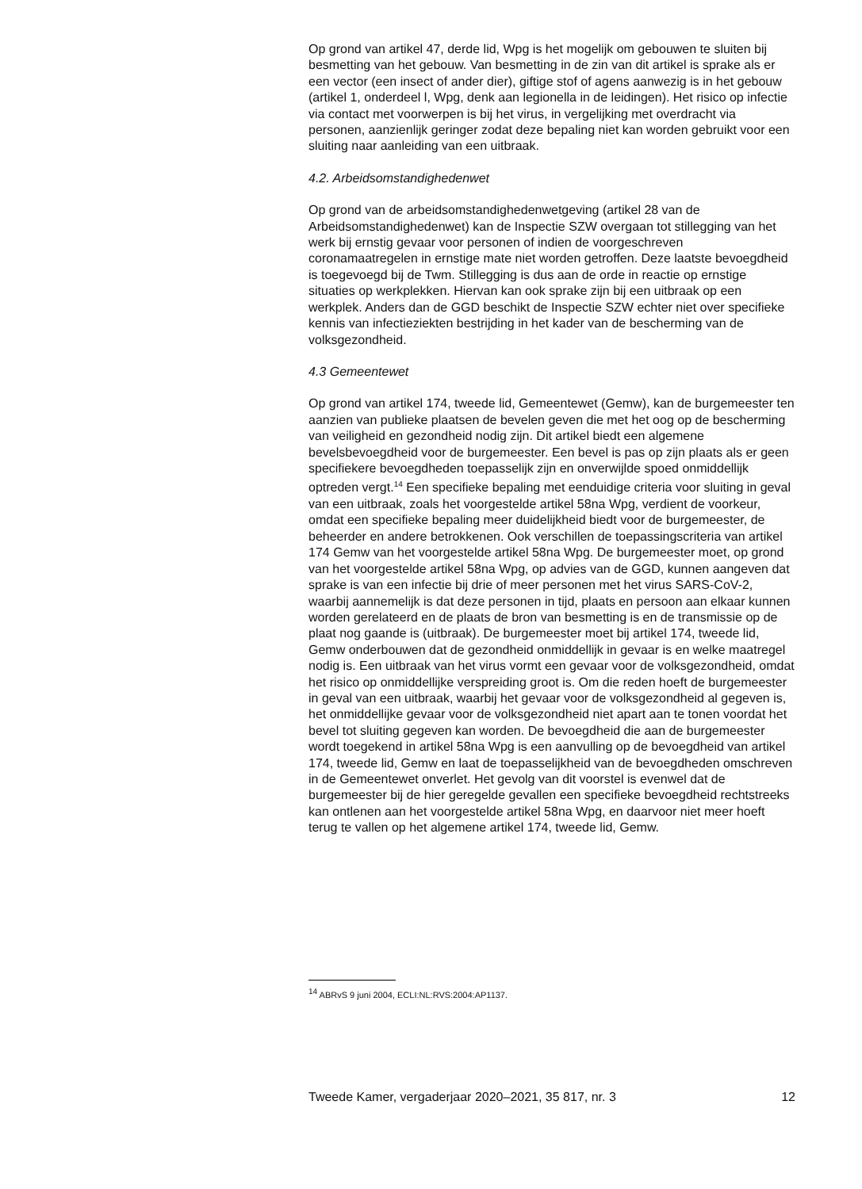Op grond van artikel 47, derde lid, Wpg is het mogelijk om gebouwen te sluiten bij besmetting van het gebouw. Van besmetting in de zin van dit artikel is sprake als er een vector (een insect of ander dier), giftige stof of agens aanwezig is in het gebouw (artikel 1, onderdeel l, Wpg, denk aan legionella in de leidingen). Het risico op infectie via contact met voorwerpen is bij het virus, in vergelijking met overdracht via personen, aanzienlijk geringer zodat deze bepaling niet kan worden gebruikt voor een sluiting naar aanleiding van een uitbraak.
4.2. Arbeidsomstandighedenwet
Op grond van de arbeidsomstandighedenwetgeving (artikel 28 van de Arbeidsomstandighedenwet) kan de Inspectie SZW overgaan tot stillegging van het werk bij ernstig gevaar voor personen of indien de voorgeschreven coronamaatregelen in ernstige mate niet worden getroffen. Deze laatste bevoegdheid is toegevoegd bij de Twm. Stillegging is dus aan de orde in reactie op ernstige situaties op werkplekken. Hiervan kan ook sprake zijn bij een uitbraak op een werkplek. Anders dan de GGD beschikt de Inspectie SZW echter niet over specifieke kennis van infectieziekten bestrijding in het kader van de bescherming van de volksgezondheid.
4.3 Gemeentewet
Op grond van artikel 174, tweede lid, Gemeentewet (Gemw), kan de burgemeester ten aanzien van publieke plaatsen de bevelen geven die met het oog op de bescherming van veiligheid en gezondheid nodig zijn. Dit artikel biedt een algemene bevelsbevoegdheid voor de burgemeester. Een bevel is pas op zijn plaats als er geen specifiekere bevoegdheden toepasselijk zijn en onverwijlde spoed onmiddellijk optreden vergt.<sup>14</sup> Een specifieke bepaling met eenduidige criteria voor sluiting in geval van een uitbraak, zoals het voorgestelde artikel 58na Wpg, verdient de voorkeur, omdat een specifieke bepaling meer duidelijkheid biedt voor de burgemeester, de beheerder en andere betrokkenen. Ook verschillen de toepassingscriteria van artikel 174 Gemw van het voorgestelde artikel 58na Wpg. De burgemeester moet, op grond van het voorgestelde artikel 58na Wpg, op advies van de GGD, kunnen aangeven dat sprake is van een infectie bij drie of meer personen met het virus SARS-CoV-2, waarbij aannemelijk is dat deze personen in tijd, plaats en persoon aan elkaar kunnen worden gerelateerd en de plaats de bron van besmetting is en de transmissie op de plaat nog gaande is (uitbraak). De burgemeester moet bij artikel 174, tweede lid, Gemw onderbouwen dat de gezondheid onmiddellijk in gevaar is en welke maatregel nodig is. Een uitbraak van het virus vormt een gevaar voor de volksgezondheid, omdat het risico op onmiddellijke verspreiding groot is. Om die reden hoeft de burgemeester in geval van een uitbraak, waarbij het gevaar voor de volksgezondheid al gegeven is, het onmiddellijke gevaar voor de volksgezondheid niet apart aan te tonen voordat het bevel tot sluiting gegeven kan worden. De bevoegdheid die aan de burgemeester wordt toegekend in artikel 58na Wpg is een aanvulling op de bevoegdheid van artikel 174, tweede lid, Gemw en laat de toepasselijkheid van de bevoegdheden omschreven in de Gemeentewet onverlet. Het gevolg van dit voorstel is evenwel dat de burgemeester bij de hier geregelde gevallen een specifieke bevoegdheid rechtstreeks kan ontlenen aan het voorgestelde artikel 58na Wpg, en daarvoor niet meer hoeft terug te vallen op het algemene artikel 174, tweede lid, Gemw.
<sup>14</sup> ABRvS 9 juni 2004, ECLI:NL:RVS:2004:AP1137.
Tweede Kamer, vergaderjaar 2020–2021, 35 817, nr. 3 12